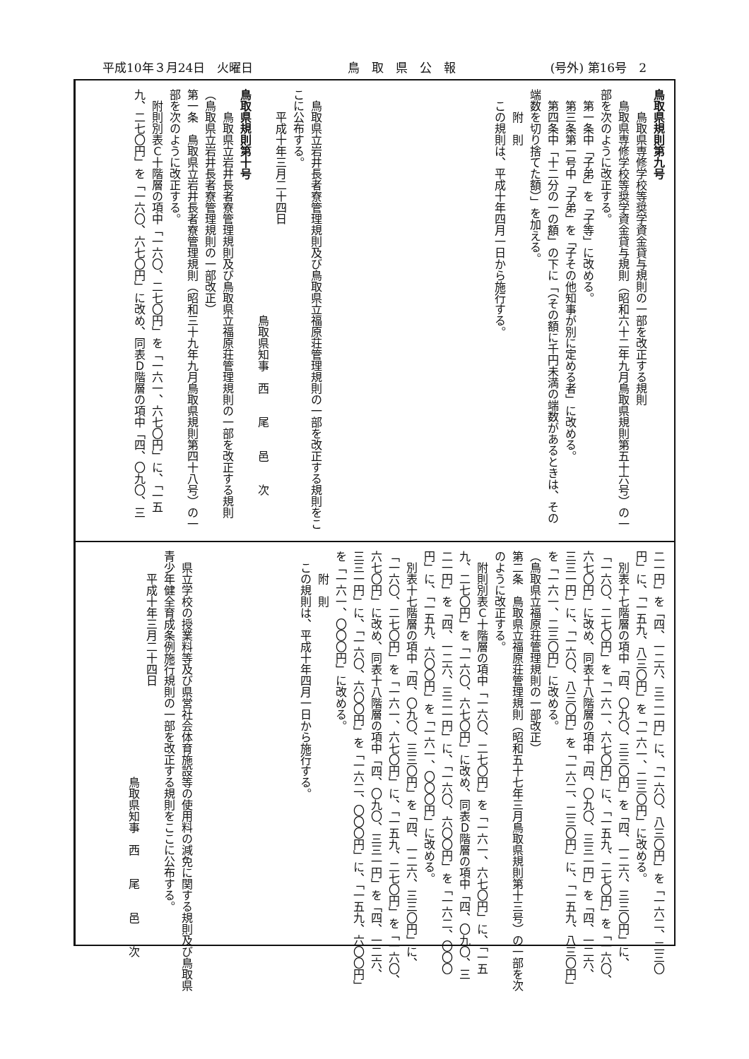平成10年３月24日　火曜日 鳥　取　県　公　報 (号外) 第16号　2
鳥取県規則第九号
鳥取県専修学校等奨学資金貸与規則の一部を改正する規則
鳥取県専修学校等奨学資金貸与規則（昭和六十二年九月鳥取県規則第五十六号）の一
部を次のように改正する。
第一条中「子弟」を「子等」に改める。
第三条第一号中「子弟」を「子その他知事が別に定める者」に改める。
第四条中「十二分の一の額」の下に「（その額に千円未満の端数があるときは、その
端数を切り捨てた額）」を加える。
附　則
この規則は、平成十年四月一日から施行する。
鳥取県立岩井長者寮管理規則及び鳥取県立福原荘管理規則の一部を改正する規則をこ
こに公布する。
平成十年三月二十四日
鳥取県知事　西　　尾　　邑　　次
鳥取県規則第十号
鳥取県立岩井長者寮管理規則及び鳥取県立福原荘管理規則の一部を改正する規則
（鳥取県立岩井長者寮管理規則の一部改正）
第一条　鳥取県立岩井長者寮管理規則（昭和三十九年九月鳥取県規則第四十八号）の一
部を次のように改正する。
附則別表Ｃ十階層の項中「一六〇、二七〇円」を「一六一、六七〇円」に、「一五
九、二七〇円」を「一六〇、六七〇円」に改め、同表Ｄ階層の項中「四、〇九〇、三
二一円」を「四、一二六、三二一円」に、「一六〇、八三〇円」を「一六二、二三〇
円」に、「一五九、八三〇円」を「一六一、二三〇円」に改める。
別表十七階層の項中「四、〇九〇、三三〇円」を「四、一二六、三三〇円」に、
「一六〇、二七〇円」を「一六一、六七〇円」に、「一五九、二七〇円」を「一六〇、
六七〇円」に改め、同表十八階層の項中「四、〇九〇、三三一円」を「四、一二六、
三三一円」に、「一六〇、八三〇円」を「一六二、二三〇円」に、「一五九、八三〇円」
を「一六一、二三〇円」に改める。
（鳥取県立福原荘管理規則の一部改正）
第二条　鳥取県立福原荘管理規則（昭和五十七年三月鳥取県規則第十三号）の一部を次
のように改正する。
附則別表Ｃ十階層の項中「一六〇、二七〇円」を「一六一、六七〇円」に、「一五
九、二七〇円」を「一六〇、六七〇円」に改め、同表Ｄ階層の項中「四、〇九〇、三
二一円」を「四、一二六、三二一円」に、「一六〇、六〇〇円」を「一六二、〇〇〇
円」に、「一五九、六〇〇円」を「一六一、〇〇〇円」に改める。
別表十七階層の項中「四、〇九〇、三三〇円」を「四、一二六、三三〇円」に、
「一六〇、二七〇円」を「一六一、六七〇円」に、「一五九、二七〇円」を「一六〇、
六七〇円」に改め、同表十八階層の項中「四、〇九〇、三三一円」を「四、一二六、
三三一円」に、「一六〇、六〇〇円」を「一六二、〇〇〇円」に、「一五九、六〇〇円」
を「一六一、〇〇〇円」に改める。
附　則
この規則は、平成十年四月一日から施行する。
県立学校の授業料等及び県営社会体育施設等の使用料の減免に関する規則及び鳥取県
青少年健全育成条例施行規則の一部を改正する規則をここに公布する。
平成十年三月二十四日
鳥取県知事　西　　尾　　邑　　次